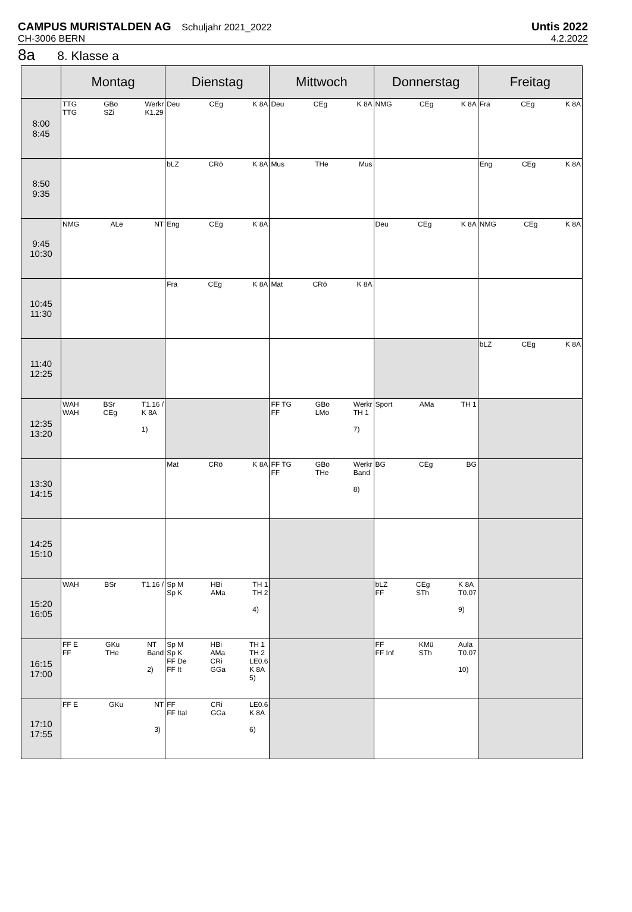CAMPUS MURISTALDEN AG Schuljahr 2021_2022
CH-3006 BERN
Untis 2022
4.2.2022
8a 8. Klasse a
| | Montag | Dienstag | Mittwoch | Donnerstag | Freitag |
| --- | --- | --- | --- | --- | --- |
| 8:00 8:45 | TTG TTG GBo SZi Werkr K1.29 | Deu CEg K 8A | Deu CEg K 8A | NMG CEg K 8A | Fra CEg K 8A |
| 8:50 9:35 | | bLZ CRö K 8A | Mus THe Mus | | Eng CEg K 8A |
| 9:45 10:30 | NMG ALe NT | Eng CEg K 8A | | Deu CEg K 8A | NMG CEg K 8A |
| 10:45 11:30 | | Fra CEg K 8A | Mat CRö K 8A | | |
| 11:40 12:25 | | | | | bLZ CEg K 8A |
| 12:35 13:20 | WAH WAH BSr CEg T1.16 / K 8A 1) | | FF TG FF GBo LMo Werkr TH 1 7) | Sport AMa TH 1 | |
| 13:30 14:15 | | Mat CRö K 8A | FF TG FF GBo THe Werkr Band 8) | BG CEg BG | |
| 14:25 15:10 | | | | | |
| 15:20 16:05 | WAH BSr T1.16 / | Sp M Sp K HBi AMa TH 1 TH 2 4) | | bLZ FF CEg STh K 8A T0.07 9) | |
| 16:15 17:00 | FF E FF GKu THe NT Band 2) | Sp M Sp K FF De FF It HBi AMa CRi GGa TH 1 TH 2 LE0.6 K 8A 5) | | FF FF Inf KMü STh Aula T0.07 10) | |
| 17:10 17:55 | FF E GKu NT 3) | FF FF Ital CRi GGa LE0.6 K 8A 6) | | | |